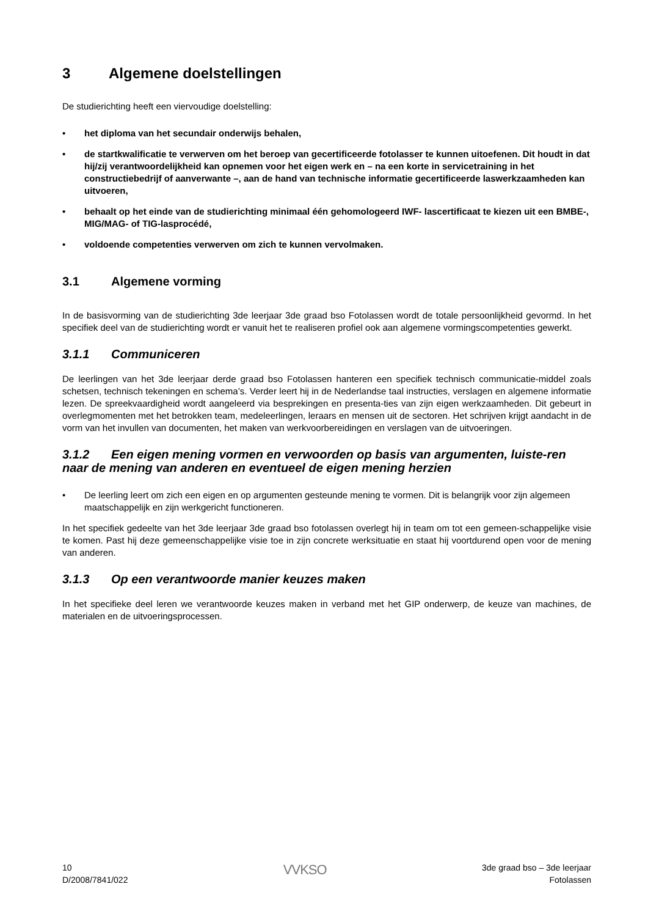3 Algemene doelstellingen
De studierichting heeft een viervoudige doelstelling:
• het diploma van het secundair onderwijs behalen,
• de startkwalificatie te verwerven om het beroep van gecertificeerde fotolasser te kunnen uitoefenen. Dit houdt in dat hij/zij verantwoordelijkheid kan opnemen voor het eigen werk en – na een korte in servicetraining in het constructiebedrijf of aanverwante –, aan de hand van technische informatie gecertificeerde laswerkzaamheden kan uitvoeren,
• behaalt op het einde van de studierichting minimaal één gehomologeerd IWF- lascertificaat te kiezen uit een BMBE-, MIG/MAG- of TIG-lasprocédé,
• voldoende competenties verwerven om zich te kunnen vervolmaken.
3.1 Algemene vorming
In de basisvorming van de studierichting 3de leerjaar 3de graad bso Fotolassen wordt de totale persoonlijkheid gevormd. In het specifiek deel van de studierichting wordt er vanuit het te realiseren profiel ook aan algemene vormingscompetenties gewerkt.
3.1.1 Communiceren
De leerlingen van het 3de leerjaar derde graad bso Fotolassen hanteren een specifiek technisch communicatie-middel zoals schetsen, technisch tekeningen en schema’s. Verder leert hij in de Nederlandse taal instructies, verslagen en algemene informatie lezen. De spreekvaardigheid wordt aangeleerd via besprekingen en presenta-ties van zijn eigen werkzaamheden. Dit gebeurt in overlegmomenten met het betrokken team, medeleerlingen, leraars en mensen uit de sectoren. Het schrijven krijgt aandacht in de vorm van het invullen van documenten, het maken van werkvoorbereidingen en verslagen van de uitvoeringen.
3.1.2 Een eigen mening vormen en verwoorden op basis van argumenten, luiste-ren naar de mening van anderen en eventueel de eigen mening herzien
• De leerling leert om zich een eigen en op argumenten gesteunde mening te vormen. Dit is belangrijk voor zijn algemeen maatschappelijk en zijn werkgericht functioneren.
In het specifiek gedeelte van het 3de leerjaar 3de graad bso fotolassen overlegt hij in team om tot een gemeen-schappelijke visie te komen. Past hij deze gemeenschappelijke visie toe in zijn concrete werksituatie en staat hij voortdurend open voor de mening van anderen.
3.1.3 Op een verantwoorde manier keuzes maken
In het specifieke deel leren we verantwoorde keuzes maken in verband met het GIP onderwerp, de keuze van machines, de materialen en de uitvoeringsprocessen.
10
D/2008/7841/022
VVKSO
3de graad bso – 3de leerjaar
Fotolassen